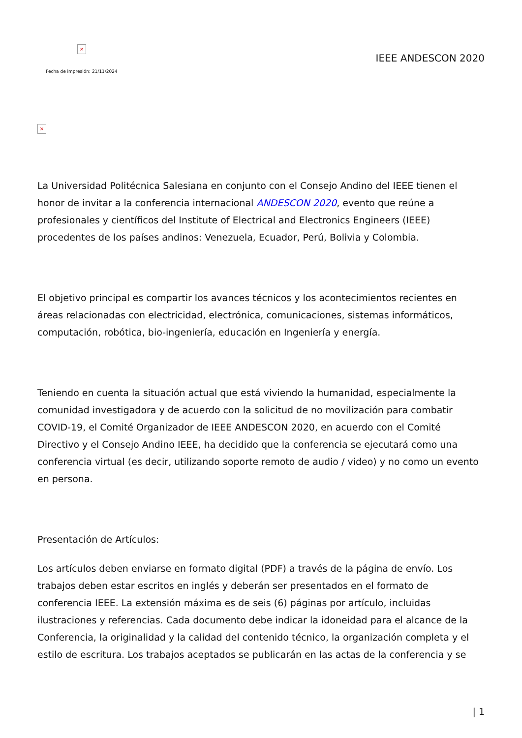×
Fecha de impresión: 21/11/2024
IEEE ANDESCON 2020
×
La Universidad Politécnica Salesiana en conjunto con el Consejo Andino del IEEE tienen el honor de invitar a la conferencia internacional ANDESCON 2020, evento que reúne a profesionales y científicos del Institute of Electrical and Electronics Engineers (IEEE) procedentes de los países andinos: Venezuela, Ecuador, Perú, Bolivia y Colombia.
El objetivo principal es compartir los avances técnicos y los acontecimientos recientes en áreas relacionadas con electricidad, electrónica, comunicaciones, sistemas informáticos, computación, robótica, bio-ingeniería, educación en Ingeniería y energía.
Teniendo en cuenta la situación actual que está viviendo la humanidad, especialmente la comunidad investigadora y de acuerdo con la solicitud de no movilización para combatir COVID-19, el Comité Organizador de IEEE ANDESCON 2020, en acuerdo con el Comité Directivo y el Consejo Andino IEEE, ha decidido que la conferencia se ejecutará como una conferencia virtual (es decir, utilizando soporte remoto de audio / video) y no como un evento en persona.
Presentación de Artículos:
Los artículos deben enviarse en formato digital (PDF) a través de la página de envío. Los trabajos deben estar escritos en inglés y deberán ser presentados en el formato de conferencia IEEE. La extensión máxima es de seis (6) páginas por artículo, incluidas ilustraciones y referencias. Cada documento debe indicar la idoneidad para el alcance de la Conferencia, la originalidad y la calidad del contenido técnico, la organización completa y el estilo de escritura. Los trabajos aceptados se publicarán en las actas de la conferencia y se
| 1